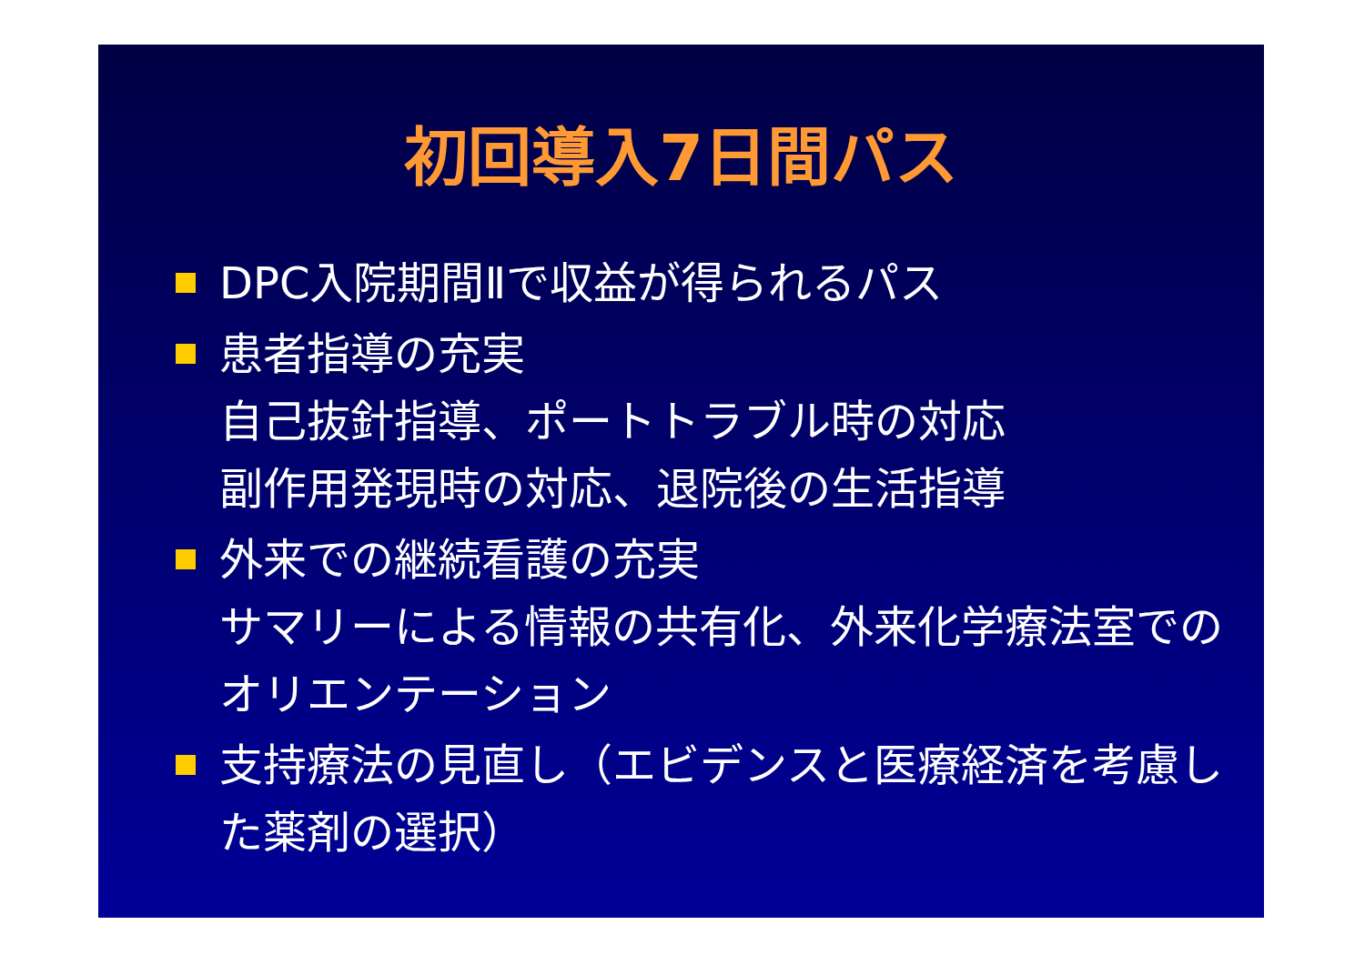初回導入7日間パス
DPC入院期間Ⅱで収益が得られるパス
患者指導の充実
自己抜針指導、ポートトラブル時の対応
副作用発現時の対応、退院後の生活指導
外来での継続看護の充実
サマリーによる情報の共有化、外来化学療法室でのオリエンテーション
支持療法の見直し（エビデンスと医療経済を考慮した薬剤の選択）